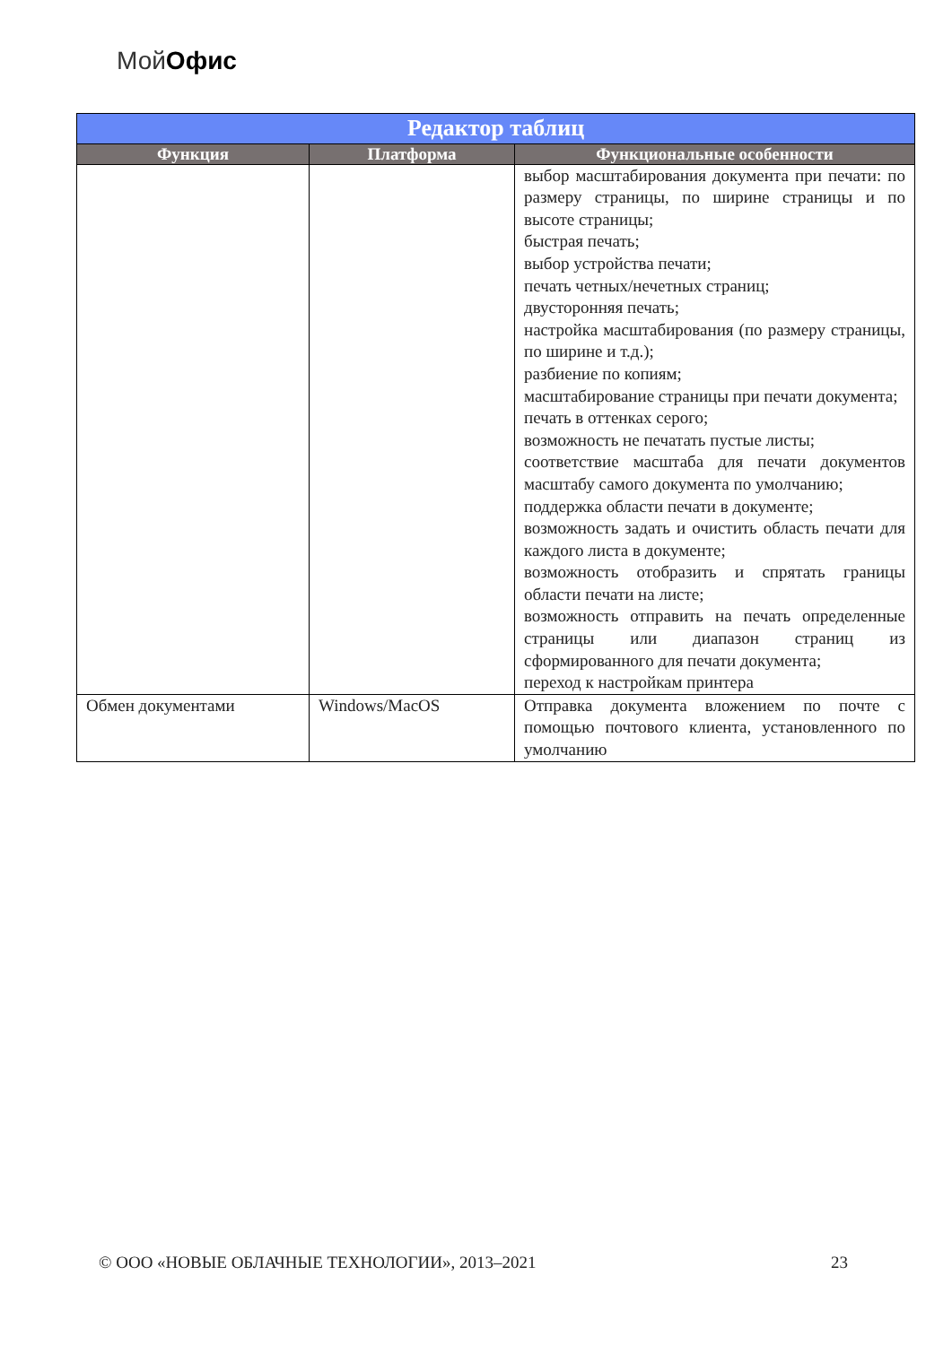МойОфис
| Редактор таблиц | | |
| Функция | Платформа | Функциональные особенности |
| | | выбор масштабирования документа при печати: по размеру страницы, по ширине страницы и по высоте страницы; быстрая печать; выбор устройства печати; печать четных/нечетных страниц; двусторонняя печать; настройка масштабирования (по размеру страницы, по ширине и т.д.); разбиение по копиям; масштабирование страницы при печати документа; печать в оттенках серого; возможность не печатать пустые листы; соответствие масштаба для печати документов масштабу самого документа по умолчанию; поддержка области печати в документе; возможность задать и очистить область печати для каждого листа в документе; возможность отобразить и спрятать границы области печати на листе; возможность отправить на печать определенные страницы или диапазон страниц из сформированного для печати документа; переход к настройкам принтера |
| Обмен документами | Windows/MacOS | Отправка документа вложением по почте с помощью почтового клиента, установленного по умолчанию |
© ООО «НОВЫЕ ОБЛАЧНЫЕ ТЕХНОЛОГИИ», 2013–2021 23